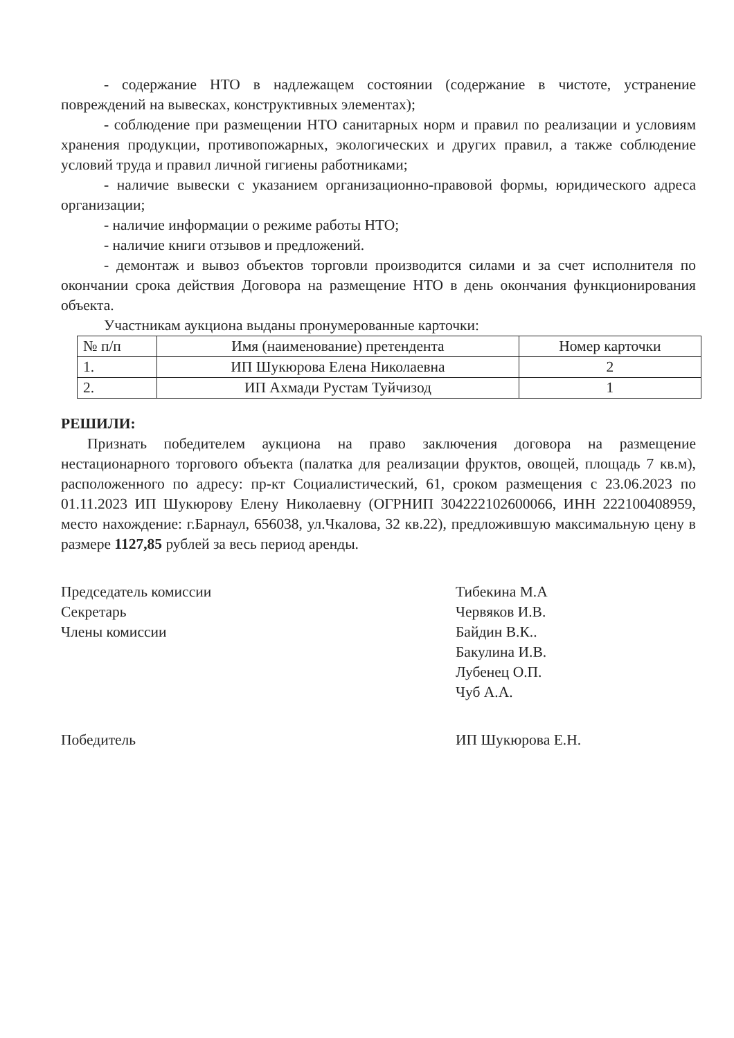- содержание НТО в надлежащем состоянии (содержание в чистоте, устранение повреждений на вывесках, конструктивных элементах);
- соблюдение при размещении НТО санитарных норм и правил по реализации и условиям хранения продукции, противопожарных, экологических и других правил, а также соблюдение условий труда и правил личной гигиены работниками;
- наличие вывески с указанием организационно-правовой формы, юридического адреса организации;
- наличие информации о режиме работы НТО;
- наличие книги отзывов и предложений.
- демонтаж и вывоз объектов торговли производится силами и за счет исполнителя по окончании срока действия Договора на размещение НТО в день окончания функционирования объекта.
Участникам аукциона выданы пронумерованные карточки:
| № п/п | Имя (наименование) претендента | Номер карточки |
| 1. | ИП Шукюрова Елена Николаевна | 2 |
| 2. | ИП Ахмади Рустам Туйчизод | 1 |
РЕШИЛИ:
Признать победителем аукциона на право заключения договора на размещение нестационарного торгового объекта (палатка для реализации фруктов, овощей, площадь 7 кв.м), расположенного по адресу: пр-кт Социалистический, 61, сроком размещения с 23.06.2023 по 01.11.2023 ИП Шукюрову Елену Николаевну (ОГРНИП 304222102600066, ИНН 222100408959, место нахождение: г.Барнаул, 656038, ул.Чкалова, 32 кв.22), предложившую максимальную цену в размере 1127,85 рублей за весь период аренды.
Председатель комиссии
Секретарь
Члены комиссии
Тибекина М.А
Червяков И.В.
Байдин В.К..
Бакулина И.В.
Лубенец О.П.
Чуб А.А.
Победитель ИП Шукюрова Е.Н.